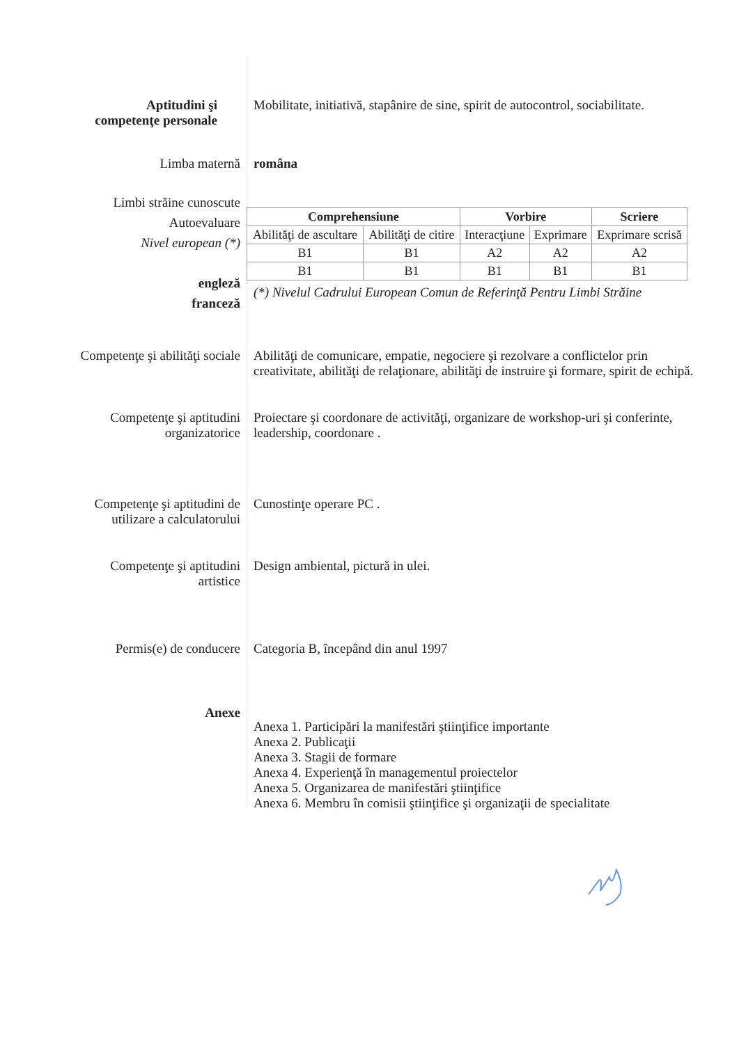Aptitudini şi
competenţe personale
Mobilitate, initiativă, stapânire de sine, spirit de autocontrol, sociabilitate.
Limba maternă româna
Limbi străine cunoscute
Autoevaluare
Nivel european (*)
engleză
franceză
| Comprehensiune | | Vorbire | | Scriere |
| --- | --- | --- | --- | --- |
| Abilităţi de ascultare | Abilităţi de citire | Interacţiune | Exprimare | Exprimare scrisă |
| B1 | B1 | A2 | A2 | A2 |
| B1 | B1 | B1 | B1 | B1 |
(*) Nivelul Cadrului European Comun de Referinţă Pentru Limbi Străine
Competenţe şi abilităţi sociale
Abilităţi de comunicare, empatie, negociere şi rezolvare a conflictelor prin creativitate, abilităţi de relaţionare, abilităţi de instruire şi formare, spirit de echipă.
Competenţe şi aptitudini
organizatorice
Proiectare şi coordonare de activităţi, organizare de workshop-uri şi conferinte, leadership, coordonare .
Competenţe şi aptitudini de
utilizare a calculatorului
Cunostinţe operare PC .
Competenţe şi aptitudini
artistice
Design ambiental, pictură in ulei.
Permis(e) de conducere Categoria B, începând din anul 1997
Anexe
Anexa 1. Participări la manifestări ştiinţifice importante
Anexa 2. Publicaţii
Anexa 3. Stagii de formare
Anexa 4. Experienţă în managementul proiectelor
Anexa 5. Organizarea de manifestări ştiinţifice
Anexa 6. Membru în comisii ştiinţifice şi organizaţii de specialitate